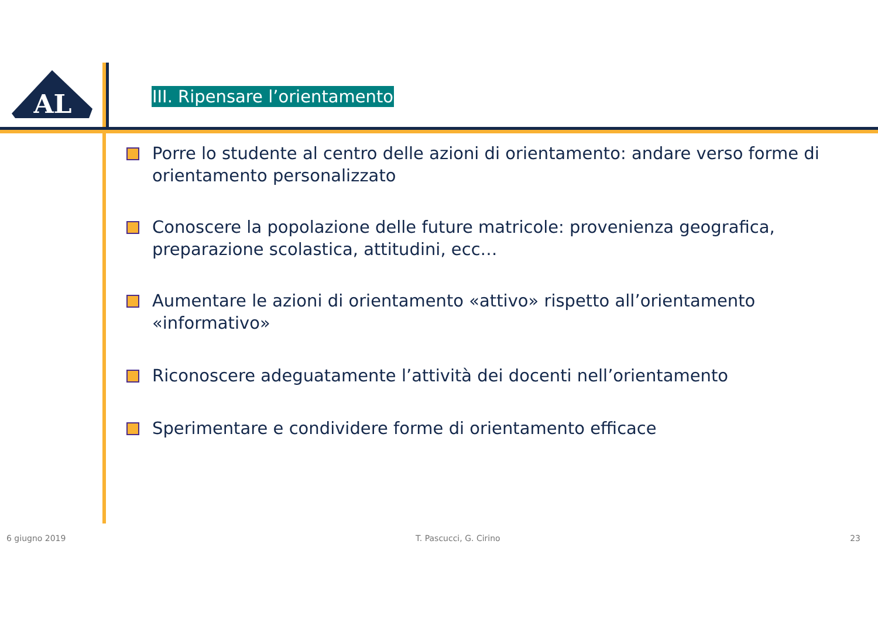AL
III. Ripensare l’orientamento
Porre lo studente al centro delle azioni di orientamento: andare verso forme di orientamento personalizzato
Conoscere la popolazione delle future matricole: provenienza geografica, preparazione scolastica, attitudini, ecc…
Aumentare le azioni di orientamento «attivo» rispetto all’orientamento «informativo»
Riconoscere adeguatamente l’attività dei docenti nell’orientamento
Sperimentare e condividere forme di orientamento efficace
6 giugno 2019 T. Pascucci, G. Cirino 23